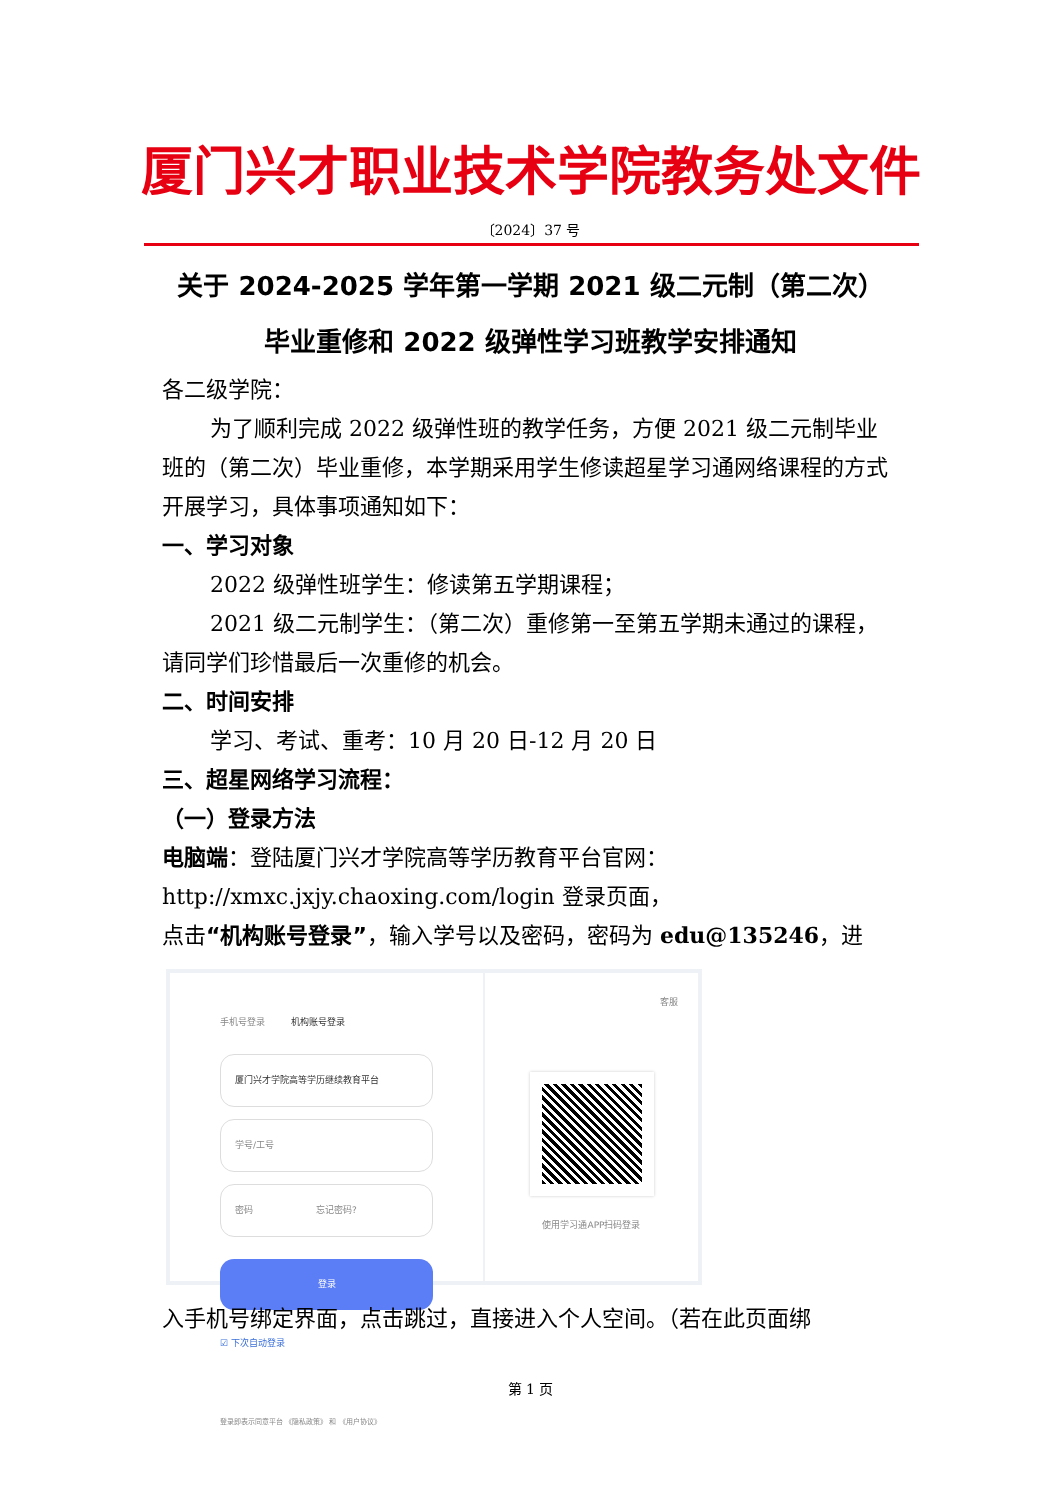厦门兴才职业技术学院教务处文件
〔2024〕37 号
关于 2024-2025 学年第一学期 2021 级二元制（第二次）
毕业重修和 2022 级弹性学习班教学安排通知
各二级学院：
为了顺利完成 2022 级弹性班的教学任务，方便 2021 级二元制毕业班的（第二次）毕业重修，本学期采用学生修读超星学习通网络课程的方式开展学习，具体事项通知如下：
一、学习对象
2022 级弹性班学生：修读第五学期课程；
2021 级二元制学生：（第二次）重修第一至第五学期未通过的课程，请同学们珍惜最后一次重修的机会。
二、时间安排
学习、考试、重考：10 月 20 日-12 月 20 日
三、超星网络学习流程：
（一）登录方法
电脑端：登陆厦门兴才学院高等学历教育平台官网：
http://xmxc.jxjy.chaoxing.com/login 登录页面，
点击“机构账号登录”，输入学号以及密码，密码为 edu@135246，进
手机号登录 机构账号登录
厦门兴才学院高等学历继续教育平台
学号/工号
密码 忘记密码?
登录
☑ 下次自动登录
登录即表示同意平台 《隐私政策》 和 《用户协议》
客服
使用学习通APP扫码登录
入手机号绑定界面，点击跳过，直接进入个人空间。（若在此页面绑
第 1 页